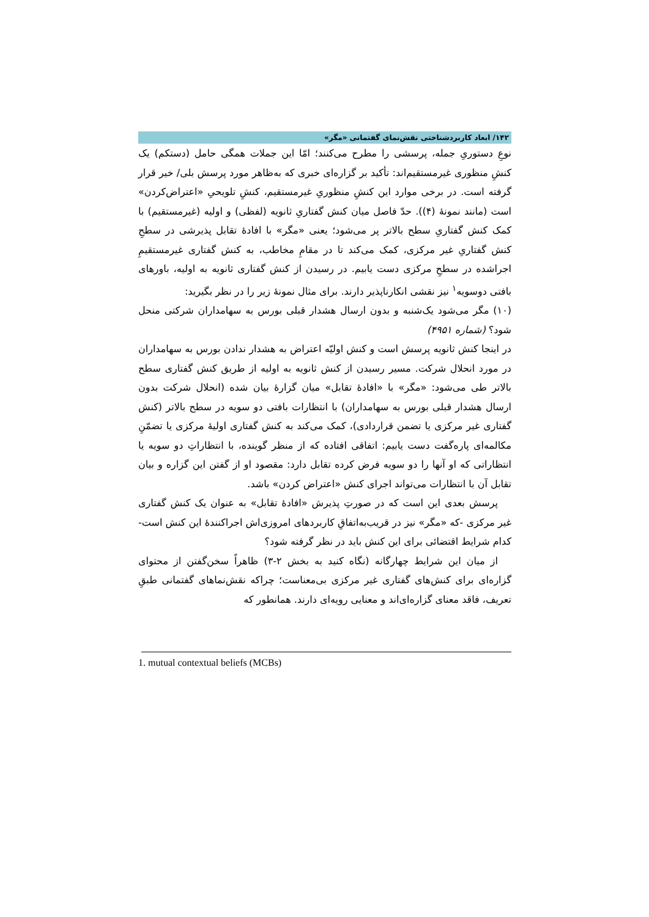۱۴۲/ ابعاد کاربردشناختی نقش‌نمای گفتمانی «مگر»
نوعِ دستوریِ جمله، پرسشی را مطرح می‌کنند؛ امّا این جملات همگی حامل (دستکم) یک کنشِ منظوری غیرمستقیم‌اند: تأکید بر گزاره‌ای خبری که به‌ظاهر مورد پرسش بلی/ خیر قرار گرفته است. در برخی موارد این کنشِ منظوریِ غیرمستقیم، کنشِ تلویحیِ «اعتراض‌کردن» است (مانند نمونهٔ (۴)). حدّ فاصل میان کنش گفتاریِ ثانویه (لفظی) و اولیه (غیرمستقیم) با کمک کنش گفتاریِ سطح بالاتر پر می‌شود؛ یعنی «مگر» با افادهٔ تقابل پذیرشی در سطحِ کنش گفتاریِ غیر مرکزی، کمک می‌کند تا در مقامِ مخاطب، به کنش گفتاری غیرمستقیمِ اجراشده در سطحِ مرکزی دست یابیم. در رسیدن از کنش گفتاری ثانویه به اولیه، باورهای بافتی دوسویه<sup>۱</sup> نیز نقشی انکارناپذیر دارند. برای مثال نمونهٔ زیر را در نظر بگیرید:
(۱۰) مگر می‌شود یک‌شنبه و بدون ارسال هشدار قبلی بورس به سهامداران شرکتی منحل شود؟ (شماره ۴۹۵۱)
در اینجا کنش ثانویه پرسش است و کنش اولیّه اعتراض به هشدار ندادن بورس به سهامداران در مورد انحلال شرکت. مسیر رسیدن از کنش ثانویه به اولیه از طریق کنش گفتاری سطح بالاتر طی می‌شود: «مگر» با «افادهٔ تقابل» میان گزارهٔ بیان شده (انحلال شرکت بدون ارسال هشدار قبلی بورس به سهامداران) با انتظارات بافتی دو سویه در سطح بالاتر (کنش گفتاری غیر مرکزی یا تضمن قراردادی)، کمک می‌کند به کنش گفتاری اولیهٔ مرکزی یا تضمّنِ مکالمه‌ای پاره‌گفت دست یابیم: اتفاقی افتاده که از منظر گوینده، با انتظاراتِ دو سویه یا انتظاراتی که او آنها را دو سویه فرض کرده تقابل دارد: مقصود او از گفتن این گزاره و بیان تقابل آن با انتظارات می‌تواند اجرای کنش «اعتراض کردن» باشد.
پرسش بعدی این است که در صورتِ پذیرش «افادهٔ تقابل» به عنوان یک کنش گفتاری غیر مرکزی -که «مگر» نیز در قریب‌به‌اتفاقِ کاربردهای امروزی‌اش اجراکنندهٔ این کنش است- کدام شرایط اقتضائی برای این کنش باید در نظر گرفته شود؟
از میان این شرایط چهارگانه (نگاه کنید به بخش ۲-۳) ظاهراً سخن‌گفتن از محتوای گزاره‌ای برای کنش‌های گفتاری غیر مرکزی بی‌معناست؛ چراکه نقش‌نماهای گفتمانی طبقِ تعریف، فاقد معنای گزاره‌ای‌اند و معنایی رویه‌ای دارند. همانطور که
1. mutual contextual beliefs (MCBs)